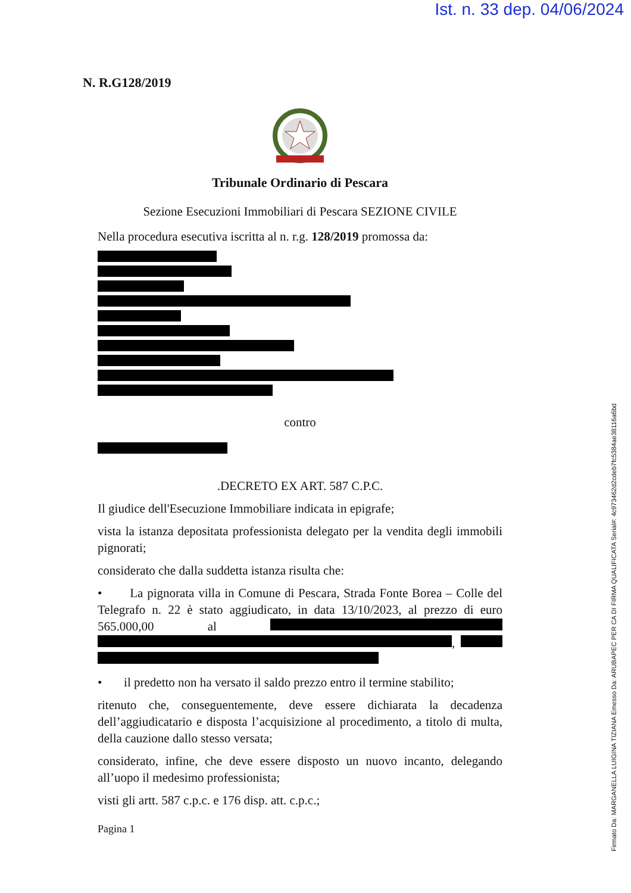Ist. n. 33 dep. 04/06/2024
Firmato Da: MARGANELLA LUIGINA TIZIANA Emesso Da: ARUBAPEC PER CA DI FIRMA QUALIFICATA Serial#: 4c973462d2cdeb7fc5384ae38116a6bd
N. R.G128/2019
Tribunale Ordinario di Pescara
Sezione Esecuzioni Immobiliari di Pescara SEZIONE CIVILE
Nella procedura esecutiva iscritta al n. r.g. 128/2019 promossa da:
contro
.DECRETO EX ART. 587 C.P.C.
Il giudice dell'Esecuzione Immobiliare indicata in epigrafe;
vista la istanza depositata professionista delegato per la vendita degli immobili pignorati;
considerato che dalla suddetta istanza risulta che:
• La pignorata villa in Comune di Pescara, Strada Fonte Borea – Colle del Telegrafo n. 22 è stato aggiudicato, in data 13/10/2023, al prezzo di euro 565.000,00 al ,
• il predetto non ha versato il saldo prezzo entro il termine stabilito;
ritenuto che, conseguentemente, deve essere dichiarata la decadenza dell’aggiudicatario e disposta l’acquisizione al procedimento, a titolo di multa, della cauzione dallo stesso versata;
considerato, infine, che deve essere disposto un nuovo incanto, delegando all’uopo il medesimo professionista;
visti gli artt. 587 c.p.c. e 176 disp. att. c.p.c.;
Pagina 1